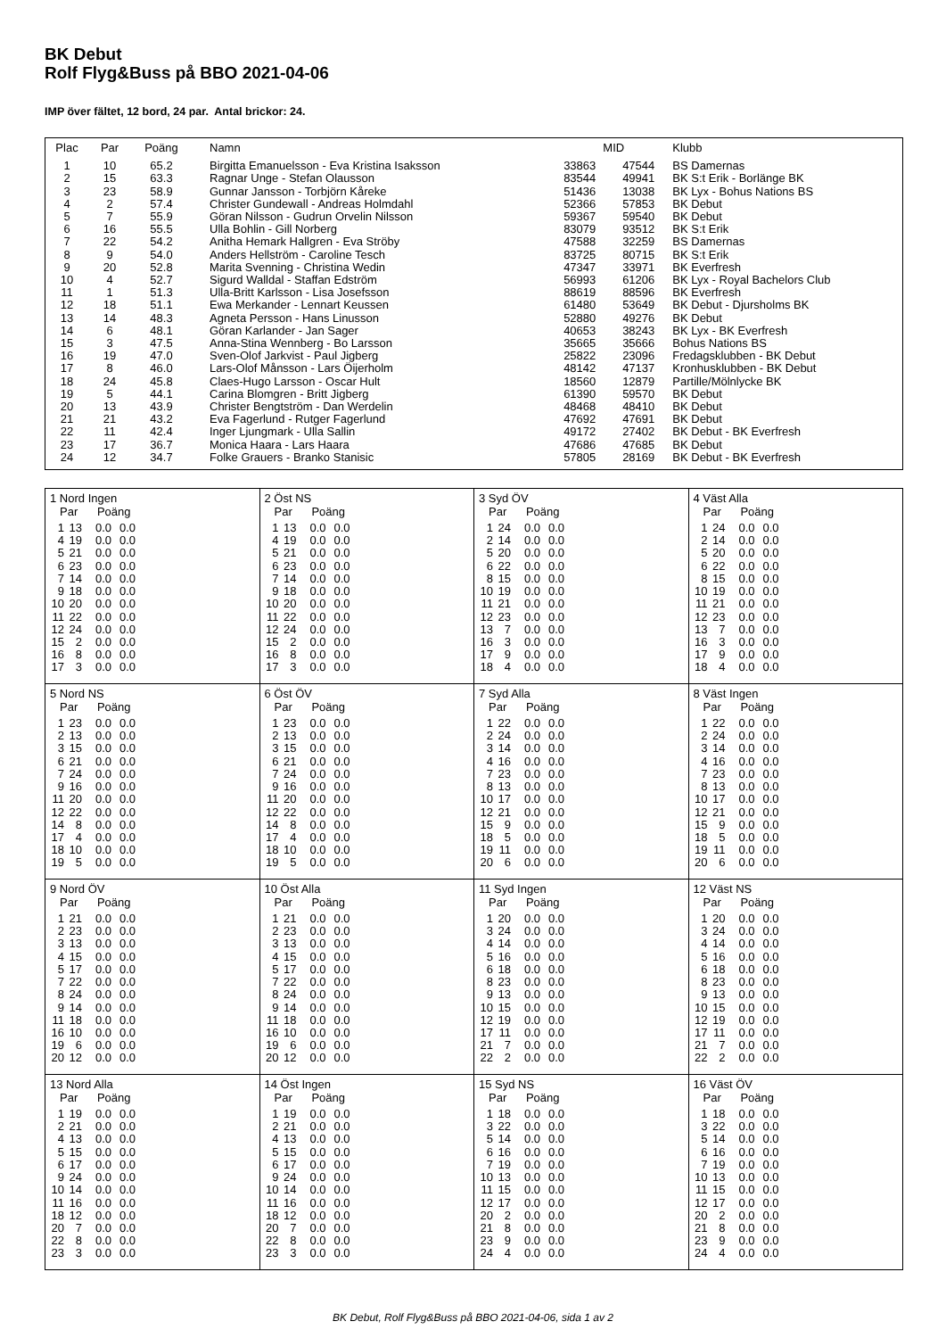BK Debut
Rolf Flyg&Buss på BBO 2021-04-06
IMP över fältet, 12 bord, 24 par. Antal brickor: 24.
| Plac | Par | Poäng | Namn | | MID | Klubb |
| --- | --- | --- | --- | --- | --- | --- |
| 1 | 10 | 65.2 | Birgitta Emanuelsson - Eva Kristina Isaksson | 33863 | 47544 | BS Damernas |
| 2 | 15 | 63.3 | Ragnar Unge - Stefan Olausson | 83544 | 49941 | BK S:t Erik - Borlänge BK |
| 3 | 23 | 58.9 | Gunnar Jansson - Torbjörn Kåreke | 51436 | 13038 | BK Lyx - Bohus Nations BS |
| 4 | 2 | 57.4 | Christer Gundewall - Andreas Holmdahl | 52366 | 57853 | BK Debut |
| 5 | 7 | 55.9 | Göran Nilsson - Gudrun Orvelin Nilsson | 59367 | 59540 | BK Debut |
| 6 | 16 | 55.5 | Ulla Bohlin - Gill Norberg | 83079 | 93512 | BK S:t Erik |
| 7 | 22 | 54.2 | Anitha Hemark Hallgren - Eva Ströby | 47588 | 32259 | BS Damernas |
| 8 | 9 | 54.0 | Anders Hellström - Caroline Tesch | 83725 | 80715 | BK S:t Erik |
| 9 | 20 | 52.8 | Marita Svenning - Christina Wedin | 47347 | 33971 | BK Everfresh |
| 10 | 4 | 52.7 | Sigurd Walldal - Staffan Edström | 56993 | 61206 | BK Lyx - Royal Bachelors Club |
| 11 | 1 | 51.3 | Ulla-Britt Karlsson - Lisa Josefsson | 88619 | 88596 | BK Everfresh |
| 12 | 18 | 51.1 | Ewa Merkander - Lennart Keussen | 61480 | 53649 | BK Debut - Djursholms BK |
| 13 | 14 | 48.3 | Agneta Persson - Hans Linusson | 52880 | 49276 | BK Debut |
| 14 | 6 | 48.1 | Göran Karlander - Jan Sager | 40653 | 38243 | BK Lyx - BK Everfresh |
| 15 | 3 | 47.5 | Anna-Stina Wennberg - Bo Larsson | 35665 | 35666 | Bohus Nations BS |
| 16 | 19 | 47.0 | Sven-Olof Jarkvist - Paul Jigberg | 25822 | 23096 | Fredagsklubben - BK Debut |
| 17 | 8 | 46.0 | Lars-Olof Månsson - Lars Öijerholm | 48142 | 47137 | Kronhusklubben - BK Debut |
| 18 | 24 | 45.8 | Claes-Hugo Larsson - Oscar Hult | 18560 | 12879 | Partille/Mölnlycke BK |
| 19 | 5 | 44.1 | Carina Blomgren - Britt Jigberg | 61390 | 59570 | BK Debut |
| 20 | 13 | 43.9 | Christer Bengtström - Dan Werdelin | 48468 | 48410 | BK Debut |
| 21 | 21 | 43.2 | Eva Fagerlund - Rutger Fagerlund | 47692 | 47691 | BK Debut |
| 22 | 11 | 42.4 | Inger Ljungmark - Ulla Sallin | 49172 | 27402 | BK Debut - BK Everfresh |
| 23 | 17 | 36.7 | Monica Haara - Lars Haara | 47686 | 47685 | BK Debut |
| 24 | 12 | 34.7 | Folke Grauers - Branko Stanisic | 57805 | 28169 | BK Debut - BK Everfresh |
| 1 Nord Ingen Par Poäng / 1 / 13 / 0.0 / 0.0 / / 4 / 19 / 0.0 / 0.0 / / 5 / 21 / 0.0 / 0.0 / / 6 / 23 / 0.0 / 0.0 / / 7 / 14 / 0.0 / 0.0 / / 9 / 18 / 0.0 / 0.0 / / 10 / 20 / 0.0 / 0.0 / / 11 / 22 / 0.0 / 0.0 / / 12 / 24 / 0.0 / 0.0 / / 15 / 2 / 0.0 / 0.0 / / 16 / 8 / 0.0 / 0.0 / / 17 / 3 / 0.0 / 0.0 / | 2 Öst NS Par Poäng / 1 / 13 / 0.0 / 0.0 / / 4 / 19 / 0.0 / 0.0 / / 5 / 21 / 0.0 / 0.0 / / 6 / 23 / 0.0 / 0.0 / / 7 / 14 / 0.0 / 0.0 / / 9 / 18 / 0.0 / 0.0 / / 10 / 20 / 0.0 / 0.0 / / 11 / 22 / 0.0 / 0.0 / / 12 / 24 / 0.0 / 0.0 / / 15 / 2 / 0.0 / 0.0 / / 16 / 8 / 0.0 / 0.0 / / 17 / 3 / 0.0 / 0.0 / | 3 Syd ÖV Par Poäng / 1 / 24 / 0.0 / 0.0 / / 2 / 14 / 0.0 / 0.0 / / 5 / 20 / 0.0 / 0.0 / / 6 / 22 / 0.0 / 0.0 / / 8 / 15 / 0.0 / 0.0 / / 10 / 19 / 0.0 / 0.0 / / 11 / 21 / 0.0 / 0.0 / / 12 / 23 / 0.0 / 0.0 / / 13 / 7 / 0.0 / 0.0 / / 16 / 3 / 0.0 / 0.0 / / 17 / 9 / 0.0 / 0.0 / / 18 / 4 / 0.0 / 0.0 / | 4 Väst Alla Par Poäng / 1 / 24 / 0.0 / 0.0 / / 2 / 14 / 0.0 / 0.0 / / 5 / 20 / 0.0 / 0.0 / / 6 / 22 / 0.0 / 0.0 / / 8 / 15 / 0.0 / 0.0 / / 10 / 19 / 0.0 / 0.0 / / 11 / 21 / 0.0 / 0.0 / / 12 / 23 / 0.0 / 0.0 / / 13 / 7 / 0.0 / 0.0 / / 16 / 3 / 0.0 / 0.0 / / 17 / 9 / 0.0 / 0.0 / / 18 / 4 / 0.0 / 0.0 / |
| 5 Nord NS Par Poäng / 1 / 23 / 0.0 / 0.0 / / 2 / 13 / 0.0 / 0.0 / / 3 / 15 / 0.0 / 0.0 / / 6 / 21 / 0.0 / 0.0 / / 7 / 24 / 0.0 / 0.0 / / 9 / 16 / 0.0 / 0.0 / / 11 / 20 / 0.0 / 0.0 / / 12 / 22 / 0.0 / 0.0 / / 14 / 8 / 0.0 / 0.0 / / 17 / 4 / 0.0 / 0.0 / / 18 / 10 / 0.0 / 0.0 / / 19 / 5 / 0.0 / 0.0 / | 6 Öst ÖV Par Poäng / 1 / 23 / 0.0 / 0.0 / / 2 / 13 / 0.0 / 0.0 / / 3 / 15 / 0.0 / 0.0 / / 6 / 21 / 0.0 / 0.0 / / 7 / 24 / 0.0 / 0.0 / / 9 / 16 / 0.0 / 0.0 / / 11 / 20 / 0.0 / 0.0 / / 12 / 22 / 0.0 / 0.0 / / 14 / 8 / 0.0 / 0.0 / / 17 / 4 / 0.0 / 0.0 / / 18 / 10 / 0.0 / 0.0 / / 19 / 5 / 0.0 / 0.0 / | 7 Syd Alla Par Poäng / 1 / 22 / 0.0 / 0.0 / / 2 / 24 / 0.0 / 0.0 / / 3 / 14 / 0.0 / 0.0 / / 4 / 16 / 0.0 / 0.0 / / 7 / 23 / 0.0 / 0.0 / / 8 / 13 / 0.0 / 0.0 / / 10 / 17 / 0.0 / 0.0 / / 12 / 21 / 0.0 / 0.0 / / 15 / 9 / 0.0 / 0.0 / / 18 / 5 / 0.0 / 0.0 / / 19 / 11 / 0.0 / 0.0 / / 20 / 6 / 0.0 / 0.0 / | 8 Väst Ingen Par Poäng / 1 / 22 / 0.0 / 0.0 / / 2 / 24 / 0.0 / 0.0 / / 3 / 14 / 0.0 / 0.0 / / 4 / 16 / 0.0 / 0.0 / / 7 / 23 / 0.0 / 0.0 / / 8 / 13 / 0.0 / 0.0 / / 10 / 17 / 0.0 / 0.0 / / 12 / 21 / 0.0 / 0.0 / / 15 / 9 / 0.0 / 0.0 / / 18 / 5 / 0.0 / 0.0 / / 19 / 11 / 0.0 / 0.0 / / 20 / 6 / 0.0 / 0.0 / |
| 9 Nord ÖV Par Poäng / 1 / 21 / 0.0 / 0.0 / / 2 / 23 / 0.0 / 0.0 / / 3 / 13 / 0.0 / 0.0 / / 4 / 15 / 0.0 / 0.0 / / 5 / 17 / 0.0 / 0.0 / / 7 / 22 / 0.0 / 0.0 / / 8 / 24 / 0.0 / 0.0 / / 9 / 14 / 0.0 / 0.0 / / 11 / 18 / 0.0 / 0.0 / / 16 / 10 / 0.0 / 0.0 / / 19 / 6 / 0.0 / 0.0 / / 20 / 12 / 0.0 / 0.0 / | 10 Öst Alla Par Poäng / 1 / 21 / 0.0 / 0.0 / / 2 / 23 / 0.0 / 0.0 / / 3 / 13 / 0.0 / 0.0 / / 4 / 15 / 0.0 / 0.0 / / 5 / 17 / 0.0 / 0.0 / / 7 / 22 / 0.0 / 0.0 / / 8 / 24 / 0.0 / 0.0 / / 9 / 14 / 0.0 / 0.0 / / 11 / 18 / 0.0 / 0.0 / / 16 / 10 / 0.0 / 0.0 / / 19 / 6 / 0.0 / 0.0 / / 20 / 12 / 0.0 / 0.0 / | 11 Syd Ingen Par Poäng / 1 / 20 / 0.0 / 0.0 / / 3 / 24 / 0.0 / 0.0 / / 4 / 14 / 0.0 / 0.0 / / 5 / 16 / 0.0 / 0.0 / / 6 / 18 / 0.0 / 0.0 / / 8 / 23 / 0.0 / 0.0 / / 9 / 13 / 0.0 / 0.0 / / 10 / 15 / 0.0 / 0.0 / / 12 / 19 / 0.0 / 0.0 / / 17 / 11 / 0.0 / 0.0 / / 21 / 7 / 0.0 / 0.0 / / 22 / 2 / 0.0 / 0.0 / | 12 Väst NS Par Poäng / 1 / 20 / 0.0 / 0.0 / / 3 / 24 / 0.0 / 0.0 / / 4 / 14 / 0.0 / 0.0 / / 5 / 16 / 0.0 / 0.0 / / 6 / 18 / 0.0 / 0.0 / / 8 / 23 / 0.0 / 0.0 / / 9 / 13 / 0.0 / 0.0 / / 10 / 15 / 0.0 / 0.0 / / 12 / 19 / 0.0 / 0.0 / / 17 / 11 / 0.0 / 0.0 / / 21 / 7 / 0.0 / 0.0 / / 22 / 2 / 0.0 / 0.0 / |
| 13 Nord Alla Par Poäng / 1 / 19 / 0.0 / 0.0 / / 2 / 21 / 0.0 / 0.0 / / 4 / 13 / 0.0 / 0.0 / / 5 / 15 / 0.0 / 0.0 / / 6 / 17 / 0.0 / 0.0 / / 9 / 24 / 0.0 / 0.0 / / 10 / 14 / 0.0 / 0.0 / / 11 / 16 / 0.0 / 0.0 / / 18 / 12 / 0.0 / 0.0 / / 20 / 7 / 0.0 / 0.0 / / 22 / 8 / 0.0 / 0.0 / / 23 / 3 / 0.0 / 0.0 / | 14 Öst Ingen Par Poäng / 1 / 19 / 0.0 / 0.0 / / 2 / 21 / 0.0 / 0.0 / / 4 / 13 / 0.0 / 0.0 / / 5 / 15 / 0.0 / 0.0 / / 6 / 17 / 0.0 / 0.0 / / 9 / 24 / 0.0 / 0.0 / / 10 / 14 / 0.0 / 0.0 / / 11 / 16 / 0.0 / 0.0 / / 18 / 12 / 0.0 / 0.0 / / 20 / 7 / 0.0 / 0.0 / / 22 / 8 / 0.0 / 0.0 / / 23 / 3 / 0.0 / 0.0 / | 15 Syd NS Par Poäng / 1 / 18 / 0.0 / 0.0 / / 3 / 22 / 0.0 / 0.0 / / 5 / 14 / 0.0 / 0.0 / / 6 / 16 / 0.0 / 0.0 / / 7 / 19 / 0.0 / 0.0 / / 10 / 13 / 0.0 / 0.0 / / 11 / 15 / 0.0 / 0.0 / / 12 / 17 / 0.0 / 0.0 / / 20 / 2 / 0.0 / 0.0 / / 21 / 8 / 0.0 / 0.0 / / 23 / 9 / 0.0 / 0.0 / / 24 / 4 / 0.0 / 0.0 / | 16 Väst ÖV Par Poäng / 1 / 18 / 0.0 / 0.0 / / 3 / 22 / 0.0 / 0.0 / / 5 / 14 / 0.0 / 0.0 / / 6 / 16 / 0.0 / 0.0 / / 7 / 19 / 0.0 / 0.0 / / 10 / 13 / 0.0 / 0.0 / / 11 / 15 / 0.0 / 0.0 / / 12 / 17 / 0.0 / 0.0 / / 20 / 2 / 0.0 / 0.0 / / 21 / 8 / 0.0 / 0.0 / / 23 / 9 / 0.0 / 0.0 / / 24 / 4 / 0.0 / 0.0 / |
BK Debut, Rolf Flyg&Buss på BBO 2021-04-06, sida 1 av 2